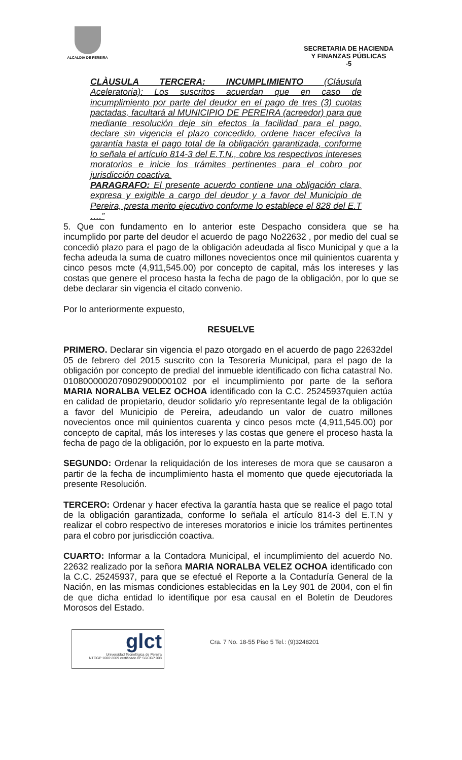ALCALDIA DE PEREIRA
SECRETARIA DE HACIENDA
Y FINANZAS PÚBLICAS
-5
CLÀUSULA TERCERA: INCUMPLIMIENTO (Cláusula Aceleratoria): Los suscritos acuerdan que en caso de incumplimiento por parte del deudor en el pago de tres (3) cuotas pactadas, facultará al MUNICIPIO DE PEREIRA (acreedor) para que mediante resolución deje sin efectos la facilidad para el pago, declare sin vigencia el plazo concedido, ordene hacer efectiva la garantía hasta el pago total de la obligación garantizada, conforme lo señala el artículo 814-3 del E.T.N., cobre los respectivos intereses moratorios e inicie los trámites pertinentes para el cobro por jurisdicción coactiva.
PARAGRAFO: El presente acuerdo contiene una obligación clara, expresa y exigible a cargo del deudor y a favor del Municipio de Pereira, presta merito ejecutivo conforme lo establece el 828 del E.T ….”
5. Que con fundamento en lo anterior este Despacho considera que se ha incumplido por parte del deudor el acuerdo de pago No22632 , por medio del cual se concedió plazo para el pago de la obligación adeudada al fisco Municipal y que a la fecha adeuda la suma de cuatro millones novecientos once mil quinientos cuarenta y cinco pesos mcte (4,911,545.00) por concepto de capital, más los intereses y las costas que genere el proceso hasta la fecha de pago de la obligación, por lo que se debe declarar sin vigencia el citado convenio.
Por lo anteriormente expuesto,
RESUELVE
PRIMERO. Declarar sin vigencia el pazo otorgado en el acuerdo de pago 22632del 05 de febrero del 2015 suscrito con la Tesorería Municipal, para el pago de la obligación por concepto de predial del inmueble identificado con ficha catastral No. 010800000207090290000010​2 por el incumplimiento por parte de la señora MARIA NORALBA VELEZ OCHOA identificado con la C.C. 25245937quien actúa en calidad de propietario, deudor solidario y/o representante legal de la obligación a favor del Municipio de Pereira, adeudando un valor de cuatro millones novecientos once mil quinientos cuarenta y cinco pesos mcte (4,911,545.00) por concepto de capital, más los intereses y las costas que genere el proceso hasta la fecha de pago de la obligación, por lo expuesto en la parte motiva.
SEGUNDO: Ordenar la reliquidación de los intereses de mora que se causaron a partir de la fecha de incumplimiento hasta el momento que quede ejecutoriada la presente Resolución.
TERCERO: Ordenar y hacer efectiva la garantía hasta que se realice el pago total de la obligación garantizada, conforme lo señala el artículo 814-3 del E.T.N y realizar el cobro respectivo de intereses moratorios e inicie los trámites pertinentes para el cobro por jurisdicción coactiva.
CUARTO: Informar a la Contadora Municipal, el incumplimiento del acuerdo No. 22632 realizado por la señora MARIA NORALBA VELEZ OCHOA identificado con la C.C. 25245937, para que se efectué el Reporte a la Contaduría General de la Nación, en las mismas condiciones establecidas en la Ley 901 de 2004, con el fin de que dicha entidad lo identifique por esa causal en el Boletín de Deudores Morosos del Estado.
glct
Universidad Tecnológica de Pereira
NTCGP 1000:2009 certificado Nº SGCGP 008
Cra. 7 No. 18-55 Piso 5 Tel.: (9)3248201